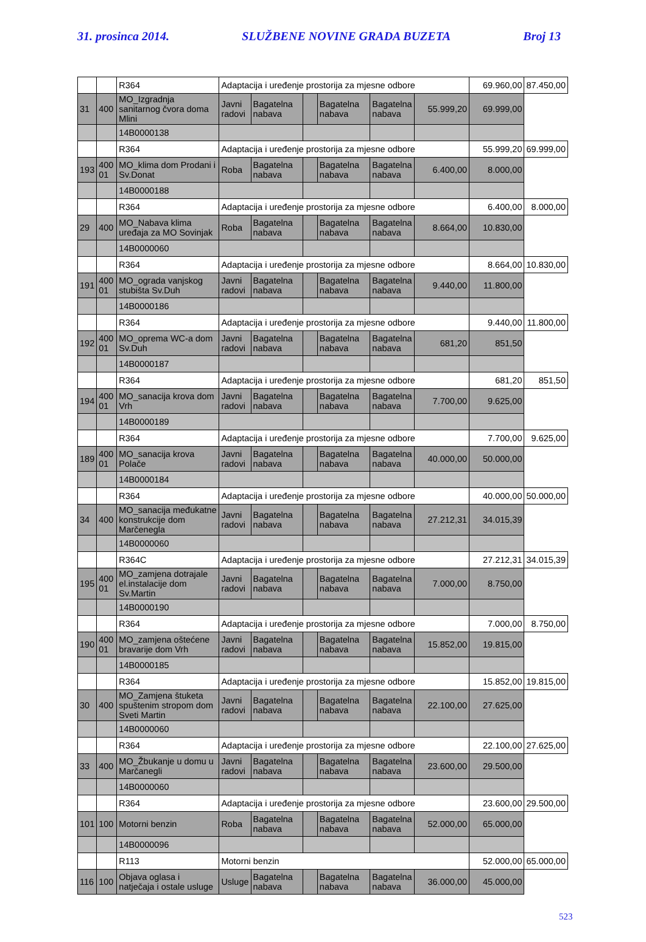31. prosinca 2014. SLUŽBENE NOVINE GRADA BUZETA Broj 13
| | | R364 | Adaptacija i uređenje prostorija za mjesne odbore | | | | | | 69.960,00 | 87.450,00 |
| 31 | 400 | MO_Izgradnja sanitarnog čvora doma Mlini | Javni radovi | Bagatelna nabava | | Bagatelna nabava | Bagatelna nabava | 55.999,20 | 69.999,00 | |
| | | 14B0000138 | | | | | | | | |
| | | R364 | Adaptacija i uređenje prostorija za mjesne odbore | | | | | | 55.999,20 | 69.999,00 |
| 193 | 400 01 | MO_klima dom Prodani i Sv.Donat | Roba | Bagatelna nabava | | Bagatelna nabava | Bagatelna nabava | 6.400,00 | 8.000,00 | |
| | | 14B0000188 | | | | | | | | |
| | | R364 | Adaptacija i uređenje prostorija za mjesne odbore | | | | | | 6.400,00 | 8.000,00 |
| 29 | 400 | MO_Nabava klima uređaja za MO Sovinjak | Roba | Bagatelna nabava | | Bagatelna nabava | Bagatelna nabava | 8.664,00 | 10.830,00 | |
| | | 14B0000060 | | | | | | | | |
| | | R364 | Adaptacija i uređenje prostorija za mjesne odbore | | | | | | 8.664,00 | 10.830,00 |
| 191 | 400 01 | MO_ograda vanjskog stubišta Sv.Duh | Javni radovi | Bagatelna nabava | | Bagatelna nabava | Bagatelna nabava | 9.440,00 | 11.800,00 | |
| | | 14B0000186 | | | | | | | | |
| | | R364 | Adaptacija i uređenje prostorija za mjesne odbore | | | | | | 9.440,00 | 11.800,00 |
| 192 | 400 01 | MO_oprema WC-a dom Sv.Duh | Javni radovi | Bagatelna nabava | | Bagatelna nabava | Bagatelna nabava | 681,20 | 851,50 | |
| | | 14B0000187 | | | | | | | | |
| | | R364 | Adaptacija i uređenje prostorija za mjesne odbore | | | | | | 681,20 | 851,50 |
| 194 | 400 01 | MO_sanacija krova dom Vrh | Javni radovi | Bagatelna nabava | | Bagatelna nabava | Bagatelna nabava | 7.700,00 | 9.625,00 | |
| | | 14B0000189 | | | | | | | | |
| | | R364 | Adaptacija i uređenje prostorija za mjesne odbore | | | | | | 7.700,00 | 9.625,00 |
| 189 | 400 01 | MO_sanacija krova Polače | Javni radovi | Bagatelna nabava | | Bagatelna nabava | Bagatelna nabava | 40.000,00 | 50.000,00 | |
| | | 14B0000184 | | | | | | | | |
| | | R364 | Adaptacija i uređenje prostorija za mjesne odbore | | | | | | 40.000,00 | 50.000,00 |
| 34 | 400 | MO_sanacija međukatne konstrukcije dom Marčenegla | Javni radovi | Bagatelna nabava | | Bagatelna nabava | Bagatelna nabava | 27.212,31 | 34.015,39 | |
| | | 14B0000060 | | | | | | | | |
| | | R364C | Adaptacija i uređenje prostorija za mjesne odbore | | | | | | 27.212,31 | 34.015,39 |
| 195 | 400 01 | MO_zamjena dotrajale el.instalacije dom Sv.Martin | Javni radovi | Bagatelna nabava | | Bagatelna nabava | Bagatelna nabava | 7.000,00 | 8.750,00 | |
| | | 14B0000190 | | | | | | | | |
| | | R364 | Adaptacija i uređenje prostorija za mjesne odbore | | | | | | 7.000,00 | 8.750,00 |
| 190 | 400 01 | MO_zamjena oštećene bravarije dom Vrh | Javni radovi | Bagatelna nabava | | Bagatelna nabava | Bagatelna nabava | 15.852,00 | 19.815,00 | |
| | | 14B0000185 | | | | | | | | |
| | | R364 | Adaptacija i uređenje prostorija za mjesne odbore | | | | | | 15.852,00 | 19.815,00 |
| 30 | 400 | MO_Zamjena štuketa spuštenim stropom dom Sveti Martin | Javni radovi | Bagatelna nabava | | Bagatelna nabava | Bagatelna nabava | 22.100,00 | 27.625,00 | |
| | | 14B0000060 | | | | | | | | |
| | | R364 | Adaptacija i uređenje prostorija za mjesne odbore | | | | | | 22.100,00 | 27.625,00 |
| 33 | 400 | MO_Žbukanje u domu u Marčanegli | Javni radovi | Bagatelna nabava | | Bagatelna nabava | Bagatelna nabava | 23.600,00 | 29.500,00 | |
| | | 14B0000060 | | | | | | | | |
| | | R364 | Adaptacija i uređenje prostorija za mjesne odbore | | | | | | 23.600,00 | 29.500,00 |
| 101 | 100 | Motorni benzin | Roba | Bagatelna nabava | | Bagatelna nabava | Bagatelna nabava | 52.000,00 | 65.000,00 | |
| | | 14B0000096 | | | | | | | | |
| | | R113 | Motorni benzin | | | | | | 52.000,00 | 65.000,00 |
| 116 | 100 | Objava oglasa i natječaja i ostale usluge | Usluge | Bagatelna nabava | | Bagatelna nabava | Bagatelna nabava | 36.000,00 | 45.000,00 | |
523